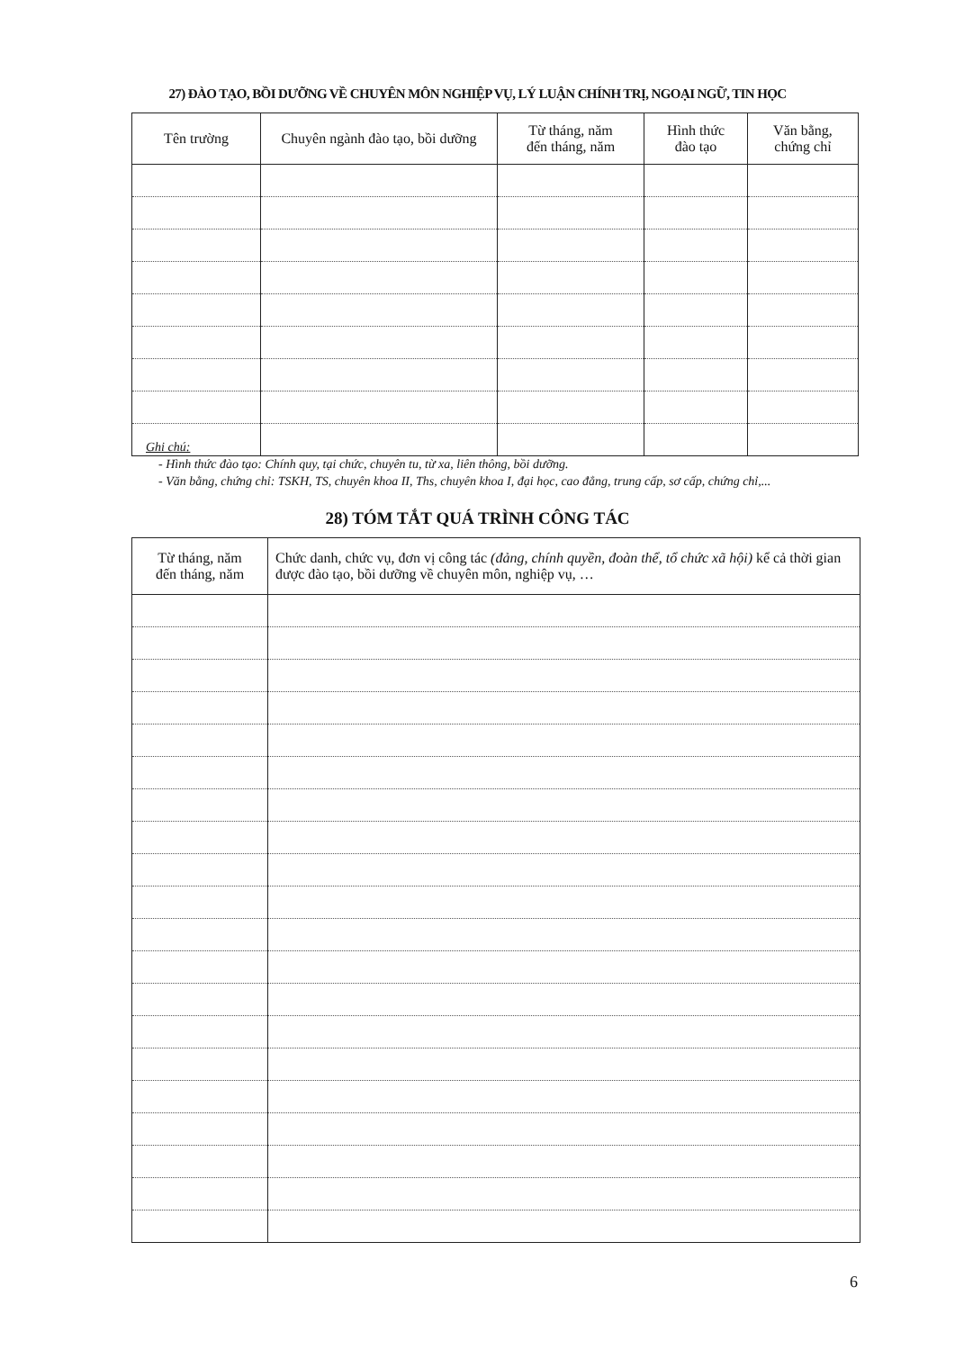27) ĐÀO TẠO, BỒI DƯỠNG VỀ CHUYÊN MÔN NGHIỆP VỤ, LÝ LUẬN CHÍNH TRỊ, NGOẠI NGỮ, TIN HỌC
| Tên trường | Chuyên ngành đào tạo, bồi dưỡng | Từ tháng, năm đến tháng, năm | Hình thức đào tạo | Văn bằng, chứng chỉ |
| --- | --- | --- | --- | --- |
Ghi chú:
- Hình thức đào tạo: Chính quy, tại chức, chuyên tu, từ xa, liên thông, bồi dưỡng.
- Văn bằng, chứng chỉ: TSKH, TS, chuyên khoa II, Ths, chuyên khoa I, đại học, cao đẳng, trung cấp, sơ cấp, chứng chỉ,...
28) TÓM TẮT QUÁ TRÌNH CÔNG TÁC
| Từ tháng, năm đến tháng, năm | Chức danh, chức vụ, đơn vị công tác (đảng, chính quyền, đoàn thể, tổ chức xã hội) kể cả thời gian được đào tạo, bồi dưỡng về chuyên môn, nghiệp vụ, … |
| --- | --- |
6